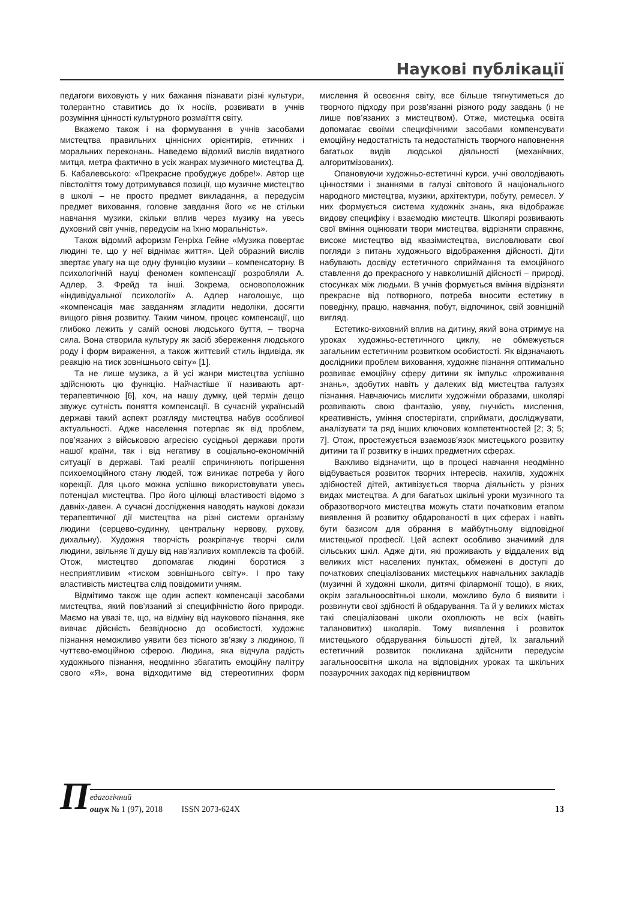Наукові публікації
педагоги виховують у них бажання пізнавати різні культури, толерантно ставитись до їх носіїв, розвивати в учнів розуміння цінності культурного розмаїття світу.
Вкажемо також і на формування в учнів засобами мистецтва правильних ціннісних орієнтирів, етичних і моральних переконань. Наведемо відомий вислів видатного митця, метра фактично в усіх жанрах музичного мистецтва Д. Б. Кабалевського: «Прекрасне пробуджує добре!». Автор ще півстоліття тому дотримувався позиції, що музичне мистецтво в школі – не просто предмет викладання, а передусім предмет виховання, головне завдання його «є не стільки навчання музики, скільки вплив через музику на увесь духовний світ учнів, передусім на їхню моральність».
Також відомий афоризм Генріха Гейне «Музика повертає людині те, що у неї віднімає життя». Цей образний вислів звертає увагу на ще одну функцію музики – компенсаторну. В психологічній науці феномен компенсації розробляли А. Адлер, З. Фрейд та інші. Зокрема, основоположник «індивідуальної психології» А. Адлер наголошує, що «компенсація має завданням згладити недоліки, досягти вищого рівня розвитку. Таким чином, процес компенсації, що глибоко лежить у самій основі людського буття, – творча сила. Вона створила культуру як засіб збереження людського роду і форм вираження, а також життєвий стиль індивіда, як реакцію на тиск зовнішнього світу» [1].
Та не лише музика, а й усі жанри мистецтва успішно здійснюють цю функцію. Найчастіше її називають арт-терапевтичною [6], хоч, на нашу думку, цей термін дещо звужує сутність поняття компенсації. В сучасній українській державі такий аспект розгляду мистецтва набув особливої актуальності. Адже населення потерпає як від проблем, пов’язаних з військовою агресією сусідньої держави проти нашої країни, так і від негативу в соціально-економічній ситуації в державі. Такі реалії спричиняють погіршення психоемоційного стану людей, тож виникає потреба у його корекції. Для цього можна успішно використовувати увесь потенціал мистецтва. Про його цілющі властивості відомо з давніх-давен. А сучасні дослідження наводять наукові докази терапевтичної дії мистецтва на різні системи організму людини (серцево-судинну, центральну нервову, рухову, дихальну). Художня творчість розкріпачує творчі сили людини, звільняє її душу від нав’язливих комплексів та фобій. Отож, мистецтво допомагає людині боротися з несприятливим «тиском зовнішнього світу». І про таку властивість мистецтва слід повідомити учням.
Відмітимо також ще один аспект компенсації засобами мистецтва, який пов’язаний зі специфічністю його природи. Маємо на увазі те, що, на відміну від наукового пізнання, яке вивчає дійсність безвідносно до особистості, художнє пізнання неможливо уявити без тісного зв’язку з людиною, її чуттєво-емоційною сферою. Людина, яка відчула радість художнього пізнання, неодмінно збагатить емоційну палітру свого «Я», вона відходитиме від стереотипних форм мислення й освоєння світу, все більше тягнутиметься до творчого підходу при розв’язанні різного роду завдань (і не лише пов’язаних з мистецтвом). Отже, мистецька освіта допомагає своїми специфічними засобами компенсувати емоційну недостатність та недостатність творчого наповнення багатьох видів людської діяльності (механічних, алгоритмізованих).
Опановуючи художньо-естетичні курси, учні оволодівають цінностями і знаннями в галузі світового й національного народного мистецтва, музики, архітектури, побуту, ремесел. У них формується система художніх знань, яка відображає видову специфіку і взаємодію мистецтв. Школярі розвивають свої вміння оцінювати твори мистецтва, відрізняти справжнє, високе мистецтво від квазімистецтва, висловлювати свої погляди з питань художнього відображення дійсності. Діти набувають досвіду естетичного сприймання та емоційного ставлення до прекрасного у навколишній дійсності – природі, стосунках між людьми. В учнів формується вміння відрізняти прекрасне від потворного, потреба вносити естетику в поведінку, працю, навчання, побут, відпочинок, свій зовнішній вигляд.
Естетико-виховний вплив на дитину, який вона отримує на уроках художньо-естетичного циклу, не обмежується загальним естетичним розвитком особистості. Як відзначають дослідники проблем виховання, художнє пізнання оптимально розвиває емоційну сферу дитини як імпульс «проживання знань», здобутих навіть у далеких від мистецтва галузях пізнання. Навчаючись мислити художніми образами, школярі розвивають свою фантазію, уяву, гнучкість мислення, креативність, уміння спостерігати, сприймати, досліджувати, аналізувати та ряд інших ключових компетентностей [2; 3; 5; 7]. Отож, простежується взаємозв’язок мистецького розвитку дитини та її розвитку в інших предметних сферах.
Важливо відзначити, що в процесі навчання неодмінно відбувається розвиток творчих інтересів, нахилів, художніх здібностей дітей, активізується творча діяльність у різних видах мистецтва. А для багатьох шкільні уроки музичного та образотворчого мистецтва можуть стати початковим етапом виявлення й розвитку обдарованості в цих сферах і навіть бути базисом для обрання в майбутньому відповідної мистецької професії. Цей аспект особливо значимий для сільських шкіл. Адже діти, які проживають у віддалених від великих міст населених пунктах, обмежені в доступі до початкових спеціалізованих мистецьких навчальних закладів (музичні й художні школи, дитячі філармонії тощо), в яких, окрім загальноосвітньої школи, можливо було б виявити і розвинути свої здібності й обдарування. Та й у великих містах такі спеціалізовані школи охоплюють не всіх (навіть талановитих) школярів. Тому виявлення і розвиток мистецького обдарування більшості дітей, їх загальний естетичний розвиток покликана здійснити передусім загальноосвітня школа на відповідних уроках та шкільних позаурочних заходах під керівництвом
П
едагогічний
ошук № 1 (97), 2018 ISSN 2073-624X
13